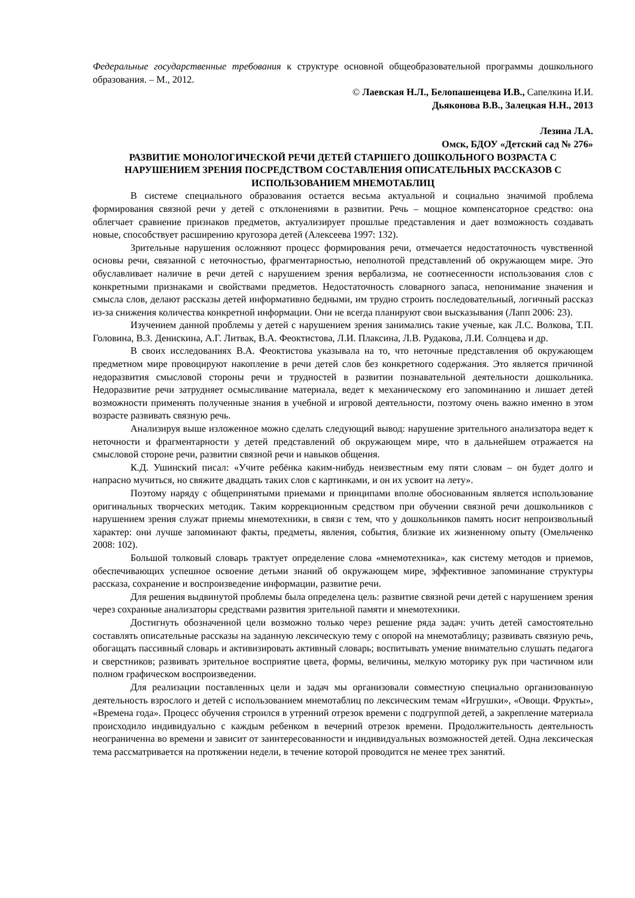Федеральные государственные требования к структуре основной общеобразовательной программы дошкольного образования. – М., 2012.
© Лаевская Н.Л., Белопашенцева И.В., Сапелкина И.И.
Дьяконова В.В., Залецкая Н.Н., 2013
Лезина Л.А.
Омск, БДОУ «Детский сад № 276»
РАЗВИТИЕ МОНОЛОГИЧЕСКОЙ РЕЧИ ДЕТЕЙ СТАРШЕГО ДОШКОЛЬНОГО ВОЗРАСТА С НАРУШЕНИЕМ ЗРЕНИЯ ПОСРЕДСТВОМ СОСТАВЛЕНИЯ ОПИСАТЕЛЬНЫХ РАССКАЗОВ С ИСПОЛЬЗОВАНИЕМ МНЕМОТАБЛИЦ
В системе специального образования остается весьма актуальной и социально значимой проблема формирования связной речи у детей с отклонениями в развитии. Речь – мощное компенсаторное средство: она облегчает сравнение признаков предметов, актуализирует прошлые представления и дает возможность создавать новые, способствует расширению кругозора детей (Алексеева 1997: 132).
Зрительные нарушения осложняют процесс формирования речи, отмечается недостаточность чувственной основы речи, связанной с неточностью, фрагментарностью, неполнотой представлений об окружающем мире. Это обуславливает наличие в речи детей с нарушением зрения вербализма, не соотнесенности использования слов с конкретными признаками и свойствами предметов. Недостаточность словарного запаса, непонимание значения и смысла слов, делают рассказы детей информативно бедными, им трудно строить последовательный, логичный рассказ из-за снижения количества конкретной информации. Они не всегда планируют свои высказывания (Лапп 2006: 23).
Изучением данной проблемы у детей с нарушением зрения занимались такие ученые, как Л.С. Волкова, Т.П. Головина, В.З. Денискина, А.Г. Литвак, В.А. Феоктистова, Л.И. Плаксина, Л.В. Рудакова, Л.И. Солнцева и др.
В своих исследованиях В.А. Феоктистова указывала на то, что неточные представления об окружающем предметном мире провоцируют накопление в речи детей слов без конкретного содержания. Это является причиной недоразвития смысловой стороны речи и трудностей в развитии познавательной деятельности дошкольника. Недоразвитие речи затрудняет осмысливание материала, ведет к механическому его запоминанию и лишает детей возможности применять полученные знания в учебной и игровой деятельности, поэтому очень важно именно в этом возрасте развивать связную речь.
Анализируя выше изложенное можно сделать следующий вывод: нарушение зрительного анализатора ведет к неточности и фрагментарности у детей представлений об окружающем мире, что в дальнейшем отражается на смысловой стороне речи, развитии связной речи и навыков общения.
К.Д. Ушинский писал: «Учите ребёнка каким-нибудь неизвестным ему пяти словам – он будет долго и напрасно мучиться, но свяжите двадцать таких слов с картинками, и он их усвоит на лету».
Поэтому наряду с общепринятыми приемами и принципами вполне обоснованным является использование оригинальных творческих методик. Таким коррекционным средством при обучении связной речи дошкольников с нарушением зрения служат приемы мнемотехники, в связи с тем, что у дошкольников память носит непроизвольный характер: они лучше запоминают факты, предметы, явления, события, близкие их жизненному опыту (Омельченко 2008: 102).
Большой толковый словарь трактует определение слова «мнемотехника», как систему методов и приемов, обеспечивающих успешное освоение детьми знаний об окружающем мире, эффективное запоминание структуры рассказа, сохранение и воспроизведение информации, развитие речи.
Для решения выдвинутой проблемы была определена цель: развитие связной речи детей с нарушением зрения через сохранные анализаторы средствами развития зрительной памяти и мнемотехники.
Достигнуть обозначенной цели возможно только через решение ряда задач: учить детей самостоятельно составлять описательные рассказы на заданную лексическую тему с опорой на мнемотаблицу; развивать связную речь, обогащать пассивный словарь и активизировать активный словарь; воспитывать умение внимательно слушать педагога и сверстников; развивать зрительное восприятие цвета, формы, величины, мелкую моторику рук при частичном или полном графическом воспроизведении.
Для реализации поставленных цели и задач мы организовали совместную специально организованную деятельность взрослого и детей с использованием мнемотаблиц по лексическим темам «Игрушки», «Овощи. Фрукты», «Времена года». Процесс обучения строился в утренний отрезок времени с подгруппой детей, а закрепление материала происходило индивидуально с каждым ребенком в вечерний отрезок времени. Продолжительность деятельность неограниченна во времени и зависит от заинтересованности и индивидуальных возможностей детей. Одна лексическая тема рассматривается на протяжении недели, в течение которой проводится не менее трех занятий.